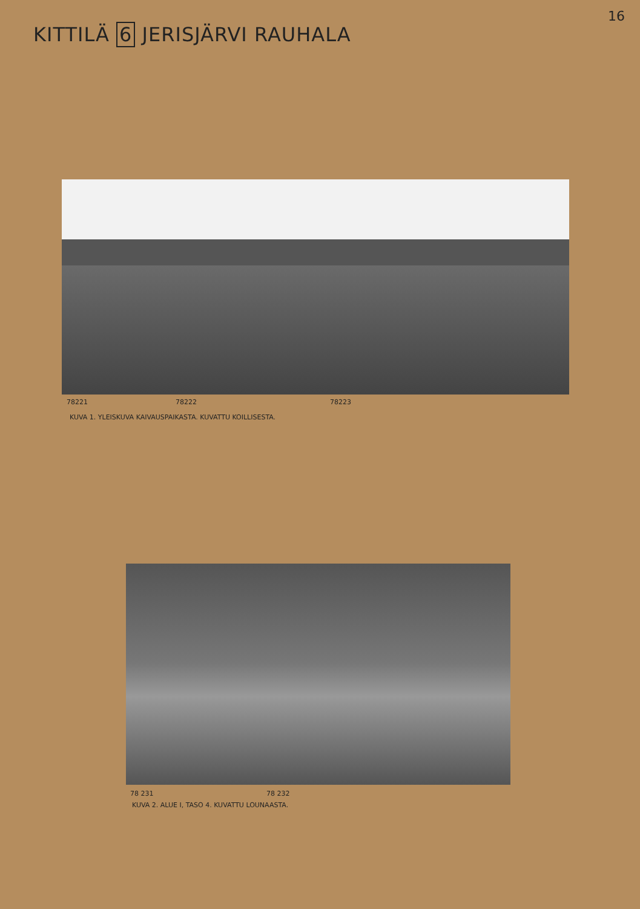16
KITTILÄ 6 JERISJÄRVI RAUHALA
78221 78222 78223
KUVA 1. YLEISKUVA KAIVAUSPAIKASTA. KUVATTU KOILLISESTA.
78 231 78 232
KUVA 2. ALUE I, TASO 4. KUVATTU LOUNAASTA.